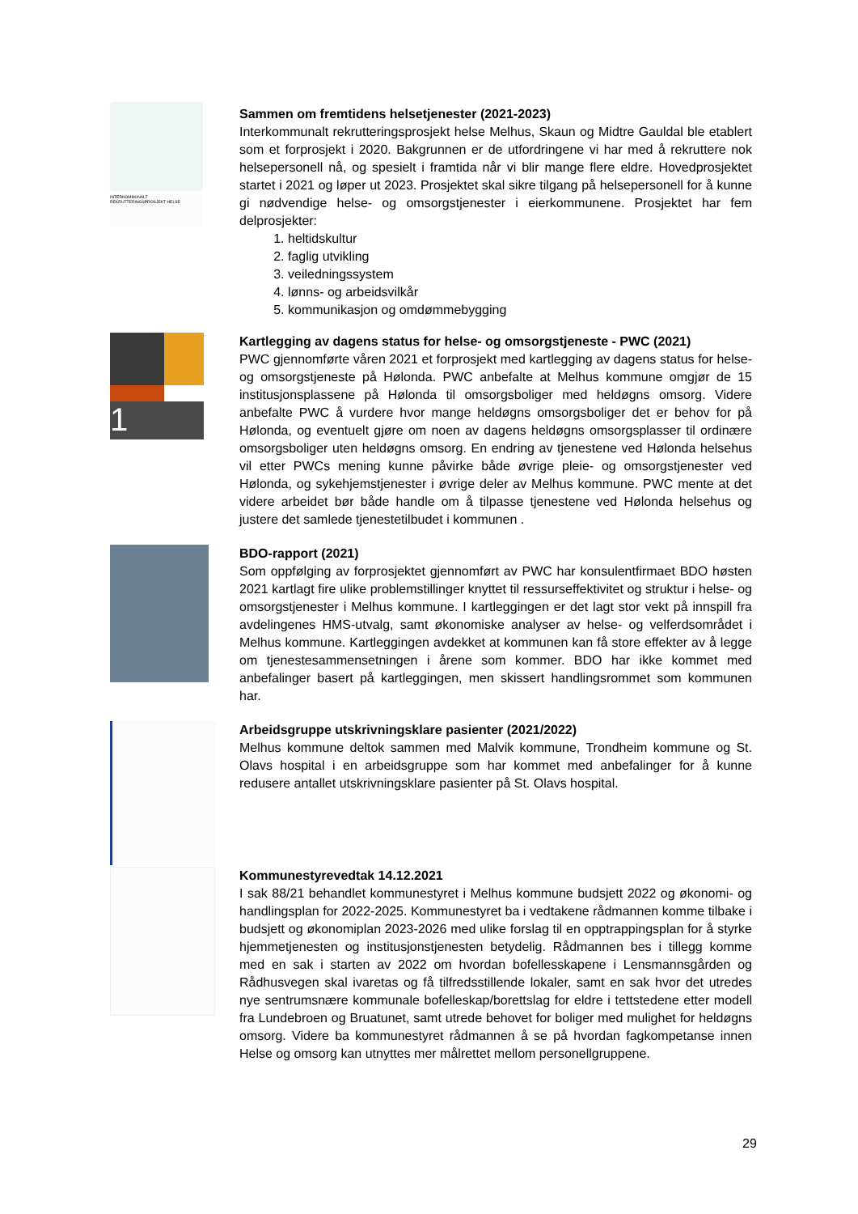INTERKOMMUNALT REKRUTTERINGSPROSJEKT HELSE
Sammen om fremtidens helsetjenester (2021-2023)
Interkommunalt rekrutteringsprosjekt helse Melhus, Skaun og Midtre Gauldal ble etablert som et forprosjekt i 2020. Bakgrunnen er de utfordringene vi har med å rekruttere nok helsepersonell nå, og spesielt i framtida når vi blir mange flere eldre. Hovedprosjektet startet i 2021 og løper ut 2023. Prosjektet skal sikre tilgang på helsepersonell for å kunne gi nødvendige helse- og omsorgstjenester i eierkommunene. Prosjektet har fem delprosjekter:
1. heltidskultur
2. faglig utvikling
3. veiledningssystem
4. lønns- og arbeidsvilkår
5. kommunikasjon og omdømmebygging
1
Kartlegging av dagens status for helse- og omsorgstjeneste - PWC (2021)
PWC gjennomførte våren 2021 et forprosjekt med kartlegging av dagens status for helse- og omsorgstjeneste på Hølonda. PWC anbefalte at Melhus kommune omgjør de 15 institusjonsplassene på Hølonda til omsorgsboliger med heldøgns omsorg. Videre anbefalte PWC å vurdere hvor mange heldøgns omsorgsboliger det er behov for på Hølonda, og eventuelt gjøre om noen av dagens heldøgns omsorgsplasser til ordinære omsorgsboliger uten heldøgns omsorg. En endring av tjenestene ved Hølonda helsehus vil etter PWCs mening kunne påvirke både øvrige pleie- og omsorgstjenester ved Hølonda, og sykehjemstjenester i øvrige deler av Melhus kommune. PWC mente at det videre arbeidet bør både handle om å tilpasse tjenestene ved Hølonda helsehus og justere det samlede tjenestetilbudet i kommunen .
BDO-rapport (2021)
Som oppfølging av forprosjektet gjennomført av PWC har konsulentfirmaet BDO høsten 2021 kartlagt fire ulike problemstillinger knyttet til ressurseffektivitet og struktur i helse- og omsorgstjenester i Melhus kommune. I kartleggingen er det lagt stor vekt på innspill fra avdelingenes HMS-utvalg, samt økonomiske analyser av helse- og velferdsområdet i Melhus kommune. Kartleggingen avdekket at kommunen kan få store effekter av å legge om tjenestesammensetningen i årene som kommer. BDO har ikke kommet med anbefalinger basert på kartleggingen, men skissert handlingsrommet som kommunen har.
Arbeidsgruppe utskrivningsklare pasienter (2021/2022)
Melhus kommune deltok sammen med Malvik kommune, Trondheim kommune og St. Olavs hospital i en arbeidsgruppe som har kommet med anbefalinger for å kunne redusere antallet utskrivningsklare pasienter på St. Olavs hospital.
Kommunestyrevedtak 14.12.2021
I sak 88/21 behandlet kommunestyret i Melhus kommune budsjett 2022 og økonomi- og handlingsplan for 2022-2025. Kommunestyret ba i vedtakene rådmannen komme tilbake i budsjett og økonomiplan 2023-2026 med ulike forslag til en opptrappingsplan for å styrke hjemmetjenesten og institusjonstjenesten betydelig. Rådmannen bes i tillegg komme med en sak i starten av 2022 om hvordan bofellesskapene i Lensmannsgården og Rådhusvegen skal ivaretas og få tilfredsstillende lokaler, samt en sak hvor det utredes nye sentrumsnære kommunale bofelleskap/borettslag for eldre i tettstedene etter modell fra Lundebroen og Bruatunet, samt utrede behovet for boliger med mulighet for heldøgns omsorg. Videre ba kommunestyret rådmannen å se på hvordan fagkompetanse innen Helse og omsorg kan utnyttes mer målrettet mellom personellgruppene.
29